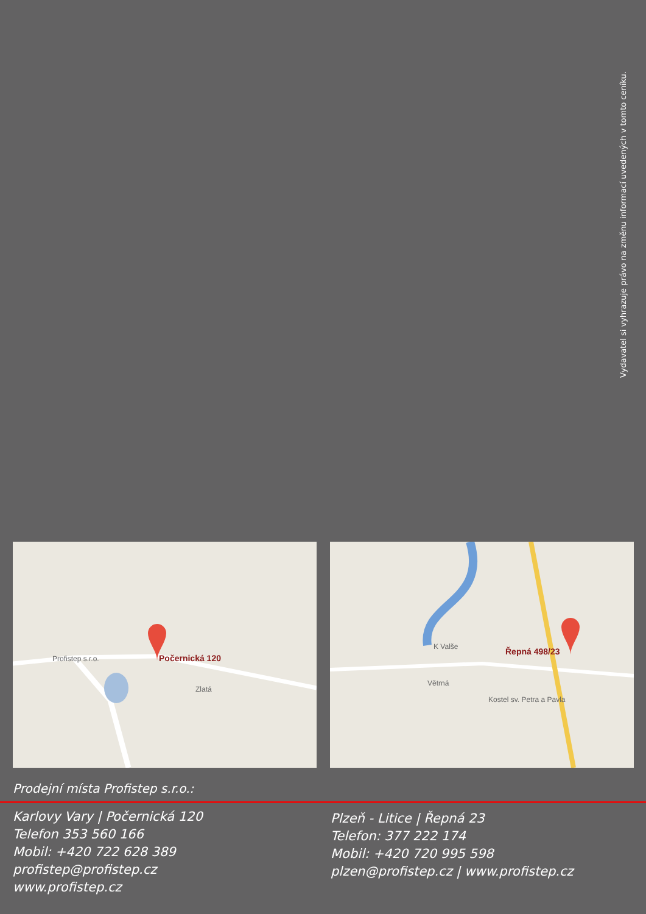Vydavatel si vyhrazuje právo na změnu informací uvedených v tomto ceníku.
Počernická 120
Profistep s.r.o.
Zlatá
Řepná 498/23
K Valše
Kostel sv. Petra a Pavla
Větrná
Prodejní místa Profistep s.r.o.:
Karlovy Vary | Počernická 120
Telefon 353 560 166
Mobil: +420 722 628 389
profistep@profistep.cz
www.profistep.cz
Plzeň - Litice | Řepná 23
Telefon: 377 222 174
Mobil: +420 720 995 598
plzen@profistep.cz | www.profistep.cz